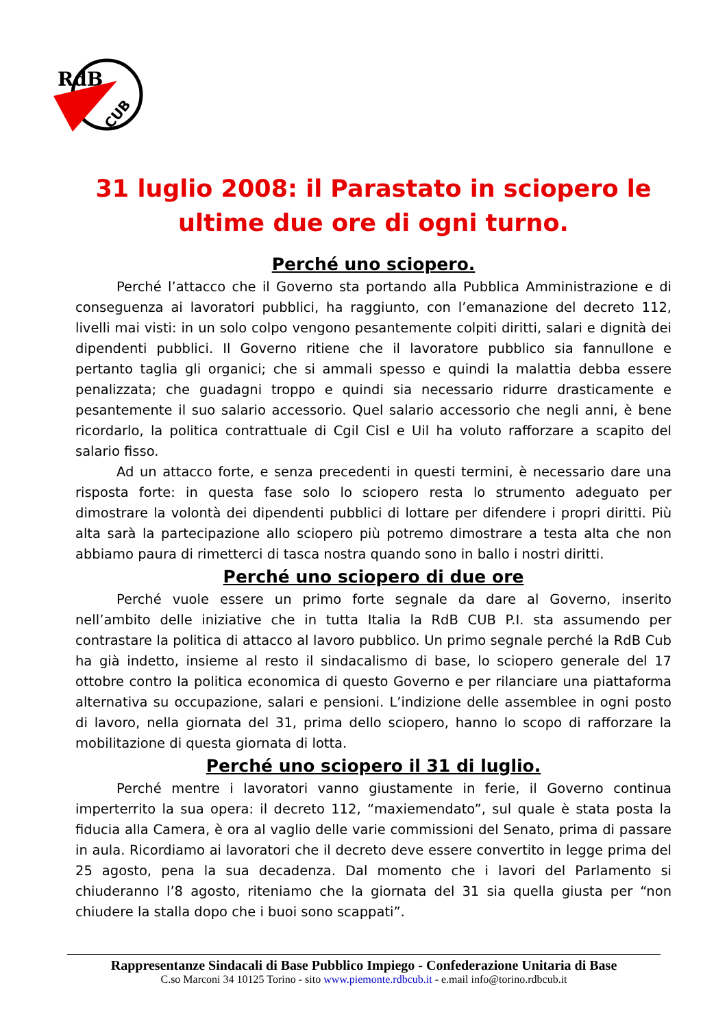RdB
CUB
31 luglio 2008: il Parastato in sciopero le ultime due ore di ogni turno.
Perché uno sciopero.
Perché l’attacco che il Governo sta portando alla Pubblica Amministrazione e di conseguenza ai lavoratori pubblici, ha raggiunto, con l’emanazione del decreto 112, livelli mai visti: in un solo colpo vengono pesantemente colpiti diritti, salari e dignità dei dipendenti pubblici. Il Governo ritiene che il lavoratore pubblico sia fannullone e pertanto taglia gli organici; che si ammali spesso e quindi la malattia debba essere penalizzata; che guadagni troppo e quindi sia necessario ridurre drasticamente e pesantemente il suo salario accessorio. Quel salario accessorio che negli anni, è bene ricordarlo, la politica contrattuale di Cgil Cisl e Uil ha voluto rafforzare a scapito del salario fisso.
Ad un attacco forte, e senza precedenti in questi termini, è necessario dare una risposta forte: in questa fase solo lo sciopero resta lo strumento adeguato per dimostrare la volontà dei dipendenti pubblici di lottare per difendere i propri diritti. Più alta sarà la partecipazione allo sciopero più potremo dimostrare a testa alta che non abbiamo paura di rimetterci di tasca nostra quando sono in ballo i nostri diritti.
Perché uno sciopero di due ore
Perché vuole essere un primo forte segnale da dare al Governo, inserito nell’ambito delle iniziative che in tutta Italia la RdB CUB P.I. sta assumendo per contrastare la politica di attacco al lavoro pubblico. Un primo segnale perché la RdB Cub ha già indetto, insieme al resto il sindacalismo di base, lo sciopero generale del 17 ottobre contro la politica economica di questo Governo e per rilanciare una piattaforma alternativa su occupazione, salari e pensioni. L’indizione delle assemblee in ogni posto di lavoro, nella giornata del 31, prima dello sciopero, hanno lo scopo di rafforzare la mobilitazione di questa giornata di lotta.
Perché uno sciopero il 31 di luglio.
Perché mentre i lavoratori vanno giustamente in ferie, il Governo continua imperterrito la sua opera: il decreto 112, “maxiemendato”, sul quale è stata posta la fiducia alla Camera, è ora al vaglio delle varie commissioni del Senato, prima di passare in aula. Ricordiamo ai lavoratori che il decreto deve essere convertito in legge prima del 25 agosto, pena la sua decadenza. Dal momento che i lavori del Parlamento si chiuderanno l’8 agosto, riteniamo che la giornata del 31 sia quella giusta per “non chiudere la stalla dopo che i buoi sono scappati”.
Rappresentanze Sindacali di Base Pubblico Impiego - Confederazione Unitaria di Base
C.so Marconi 34 10125 Torino - sito www.piemonte.rdbcub.it - e.mail info@torino.rdbcub.it